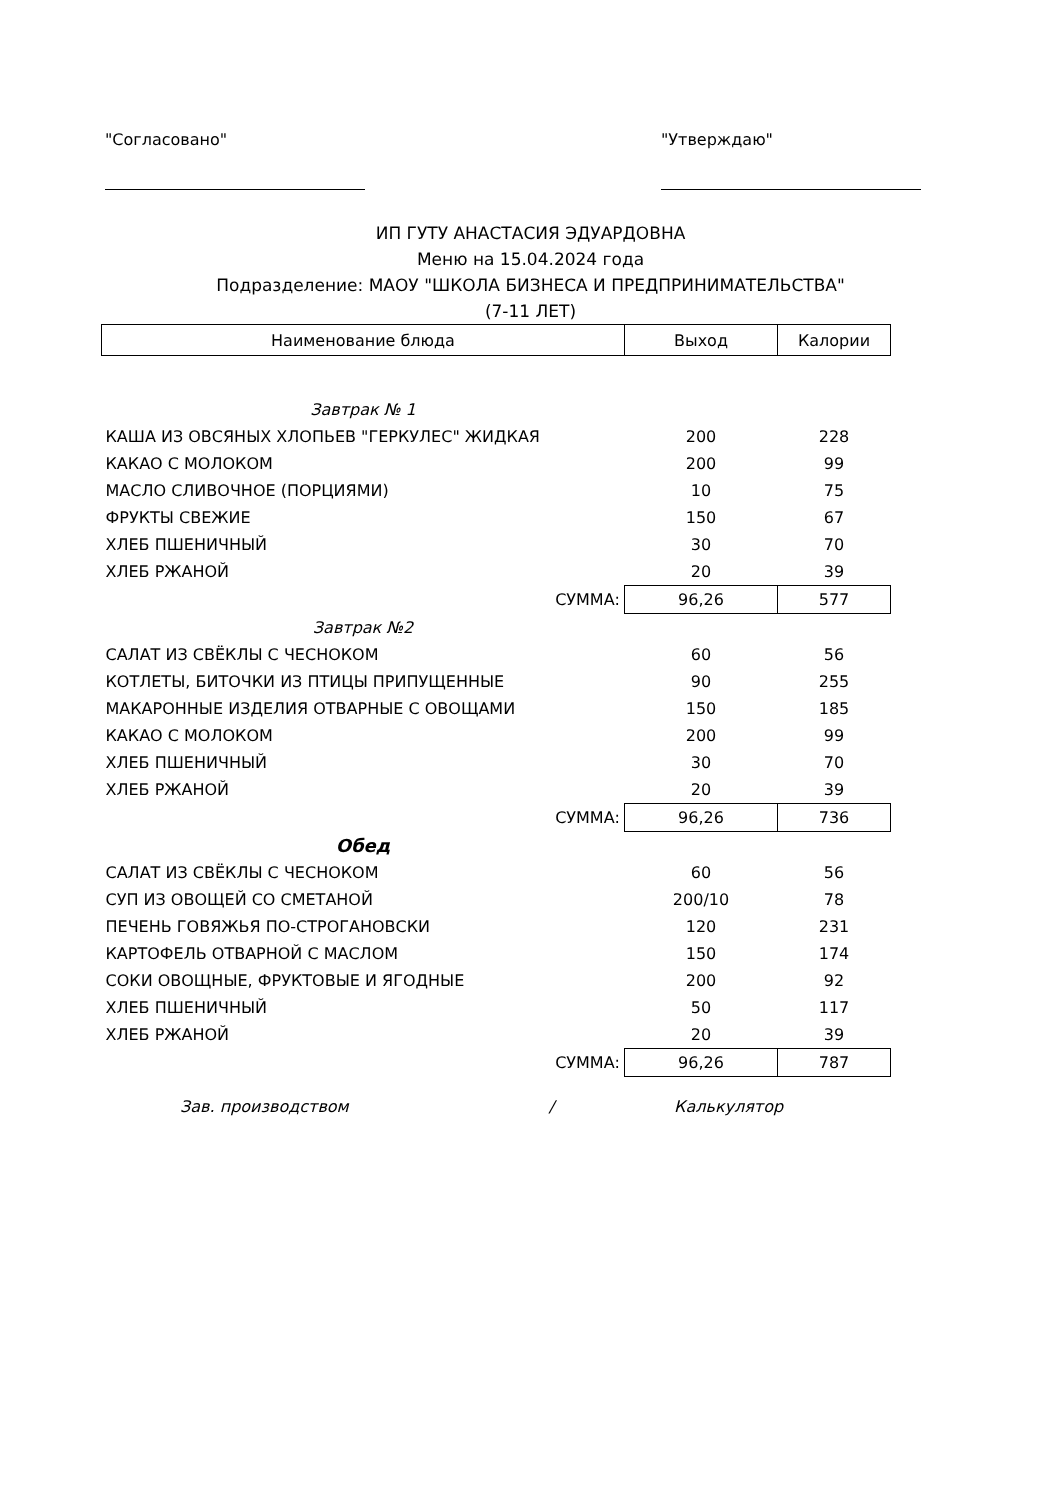"Согласовано" "Утверждаю"
ИП ГУТУ АНАСТАСИЯ ЭДУАРДОВНА
Меню на 15.04.2024 года
Подразделение: МАОУ "ШКОЛА БИЗНЕСА И ПРЕДПРИНИМАТЕЛЬСТВА"
(7-11 ЛЕТ)
| Наименование блюда | Выход | Калории |
| --- | --- | --- |
| Завтрак № 1 | | |
| КАША ИЗ ОВСЯНЫХ ХЛОПЬЕВ "ГЕРКУЛЕС" ЖИДКАЯ | 200 | 228 |
| КАКАО С МОЛОКОМ | 200 | 99 |
| МАСЛО СЛИВОЧНОЕ (ПОРЦИЯМИ) | 10 | 75 |
| ФРУКТЫ СВЕЖИЕ | 150 | 67 |
| ХЛЕБ ПШЕНИЧНЫЙ | 30 | 70 |
| ХЛЕБ РЖАНОЙ | 20 | 39 |
| СУММА: | 96,26 | 577 |
| Завтрак №2 | | |
| САЛАТ ИЗ СВЁКЛЫ С ЧЕСНОКОМ | 60 | 56 |
| КОТЛЕТЫ, БИТОЧКИ ИЗ ПТИЦЫ ПРИПУЩЕННЫЕ | 90 | 255 |
| МАКАРОННЫЕ ИЗДЕЛИЯ ОТВАРНЫЕ С ОВОЩАМИ | 150 | 185 |
| КАКАО С МОЛОКОМ | 200 | 99 |
| ХЛЕБ ПШЕНИЧНЫЙ | 30 | 70 |
| ХЛЕБ РЖАНОЙ | 20 | 39 |
| СУММА: | 96,26 | 736 |
| Обед | | |
| САЛАТ ИЗ СВЁКЛЫ С ЧЕСНОКОМ | 60 | 56 |
| СУП ИЗ ОВОЩЕЙ СО СМЕТАНОЙ | 200/10 | 78 |
| ПЕЧЕНЬ ГОВЯЖЬЯ ПО-СТРОГАНОВСКИ | 120 | 231 |
| КАРТОФЕЛЬ ОТВАРНОЙ С МАСЛОМ | 150 | 174 |
| СОКИ ОВОЩНЫЕ, ФРУКТОВЫЕ И ЯГОДНЫЕ | 200 | 92 |
| ХЛЕБ ПШЕНИЧНЫЙ | 50 | 117 |
| ХЛЕБ РЖАНОЙ | 20 | 39 |
| СУММА: | 96,26 | 787 |
Зав. производством / Калькулятор